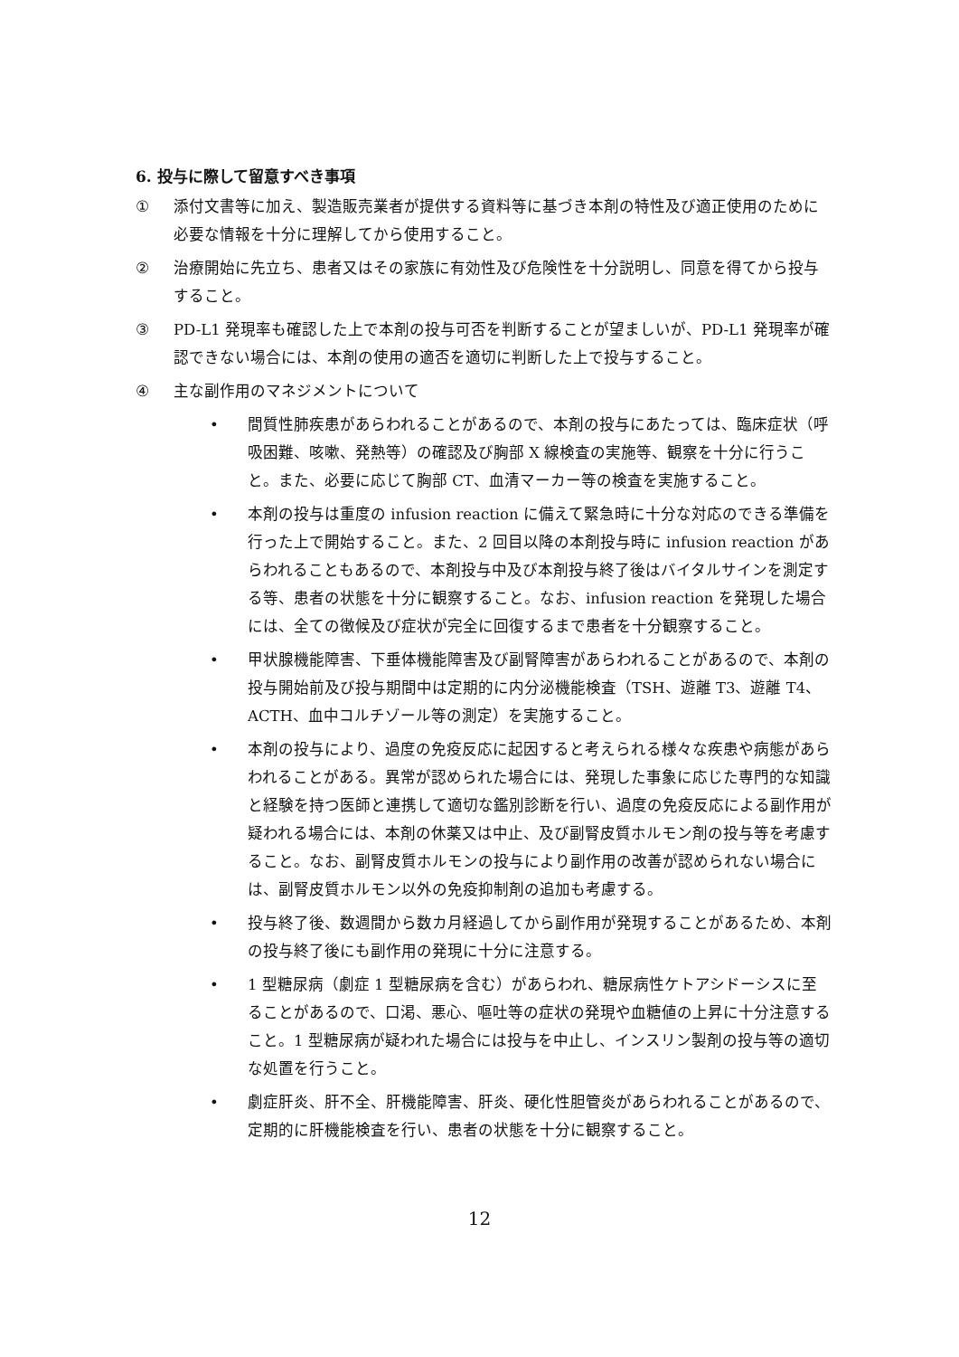6. 投与に際して留意すべき事項
① 添付文書等に加え、製造販売業者が提供する資料等に基づき本剤の特性及び適正使用のために必要な情報を十分に理解してから使用すること。
② 治療開始に先立ち、患者又はその家族に有効性及び危険性を十分説明し、同意を得てから投与すること。
③ PD-L1 発現率も確認した上で本剤の投与可否を判断することが望ましいが、PD-L1 発現率が確認できない場合には、本剤の使用の適否を適切に判断した上で投与すること。
④ 主な副作用のマネジメントについて
• 間質性肺疾患があらわれることがあるので、本剤の投与にあたっては、臨床症状（呼吸困難、咳嗽、発熱等）の確認及び胸部 X 線検査の実施等、観察を十分に行うこと。また、必要に応じて胸部 CT、血清マーカー等の検査を実施すること。
• 本剤の投与は重度の infusion reaction に備えて緊急時に十分な対応のできる準備を行った上で開始すること。また、2 回目以降の本剤投与時に infusion reaction があらわれることもあるので、本剤投与中及び本剤投与終了後はバイタルサインを測定する等、患者の状態を十分に観察すること。なお、infusion reaction を発現した場合には、全ての徴候及び症状が完全に回復するまで患者を十分観察すること。
• 甲状腺機能障害、下垂体機能障害及び副腎障害があらわれることがあるので、本剤の投与開始前及び投与期間中は定期的に内分泌機能検査（TSH、遊離 T3、遊離 T4、ACTH、血中コルチゾール等の測定）を実施すること。
• 本剤の投与により、過度の免疫反応に起因すると考えられる様々な疾患や病態があらわれることがある。異常が認められた場合には、発現した事象に応じた専門的な知識と経験を持つ医師と連携して適切な鑑別診断を行い、過度の免疫反応による副作用が疑われる場合には、本剤の休薬又は中止、及び副腎皮質ホルモン剤の投与等を考慮すること。なお、副腎皮質ホルモンの投与により副作用の改善が認められない場合には、副腎皮質ホルモン以外の免疫抑制剤の追加も考慮する。
• 投与終了後、数週間から数カ月経過してから副作用が発現することがあるため、本剤の投与終了後にも副作用の発現に十分に注意する。
• 1 型糖尿病（劇症 1 型糖尿病を含む）があらわれ、糖尿病性ケトアシドーシスに至ることがあるので、口渇、悪心、嘔吐等の症状の発現や血糖値の上昇に十分注意すること。1 型糖尿病が疑われた場合には投与を中止し、インスリン製剤の投与等の適切な処置を行うこと。
• 劇症肝炎、肝不全、肝機能障害、肝炎、硬化性胆管炎があらわれることがあるので、定期的に肝機能検査を行い、患者の状態を十分に観察すること。
12